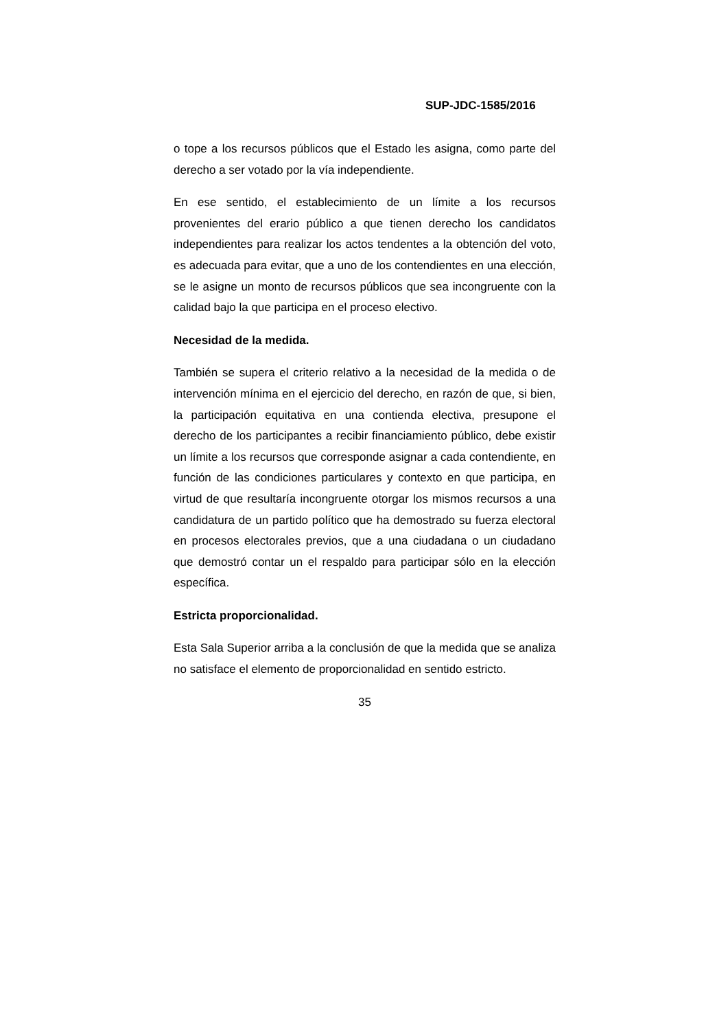SUP-JDC-1585/2016
o tope a los recursos públicos que el Estado les asigna, como parte del derecho a ser votado por la vía independiente.
En ese sentido, el establecimiento de un límite a los recursos provenientes del erario público a que tienen derecho los candidatos independientes para realizar los actos tendentes a la obtención del voto, es adecuada para evitar, que a uno de los contendientes en una elección, se le asigne un monto de recursos públicos que sea incongruente con la calidad bajo la que participa en el proceso electivo.
Necesidad de la medida.
También se supera el criterio relativo a la necesidad de la medida o de intervención mínima en el ejercicio del derecho, en razón de que, si bien, la participación equitativa en una contienda electiva, presupone el derecho de los participantes a recibir financiamiento público, debe existir un límite a los recursos que corresponde asignar a cada contendiente, en función de las condiciones particulares y contexto en que participa, en virtud de que resultaría incongruente otorgar los mismos recursos a una candidatura de un partido político que ha demostrado su fuerza electoral en procesos electorales previos, que a una ciudadana o un ciudadano que demostró contar un el respaldo para participar sólo en la elección específica.
Estricta proporcionalidad.
Esta Sala Superior arriba a la conclusión de que la medida que se analiza no satisface el elemento de proporcionalidad en sentido estricto.
35